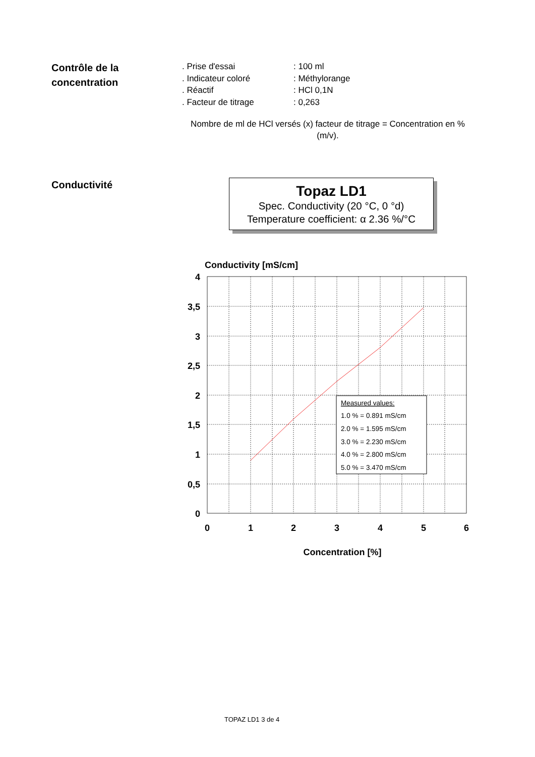Contrôle de la concentration
. Prise d'essai: 100 ml
. Indicateur coloré: Méthylorange
. Réactif: HCl 0,1N
. Facteur de titrage: 0,263
Nombre de ml de HCl versés (x) facteur de titrage = Concentration en % (m/v).
Conductivité
Topaz LD1
Spec. Conductivity (20 °C, 0 °d)
Temperature coefficient: α 2.36 %/°C
Conductivity [mS/cm]
4
3,5
3
2,5
2
1,5
1
0,5
0
0
1
2
3
4
5
6
Concentration [%]
Measured values:
1.0 % = 0.891 mS/cm
2.0 % = 1.595 mS/cm
3.0 % = 2.230 mS/cm
4.0 % = 2.800 mS/cm
5.0 % = 3.470 mS/cm
TOPAZ LD1 3 de 4